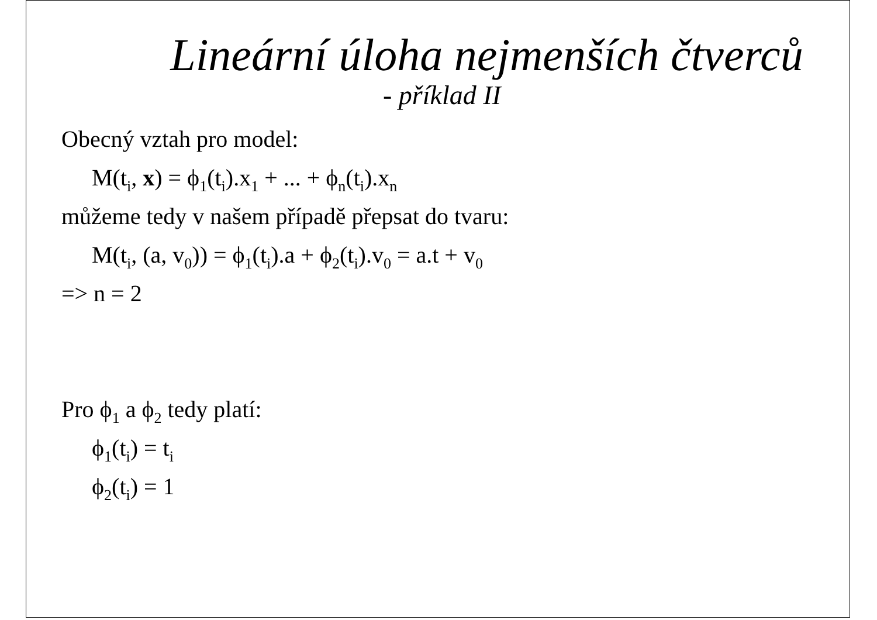Lineární úloha nejmenších čtverců
- příklad II
Obecný vztah pro model:
M(t<sub>i</sub>, x) = ϕ<sub>1</sub>(t<sub>i</sub>).x<sub>1</sub> + ... + ϕ<sub>n</sub>(t<sub>i</sub>).x<sub>n</sub>
můžeme tedy v našem případě přepsat do tvaru:
M(t<sub>i</sub>, (a, v<sub>0</sub>)) = ϕ<sub>1</sub>(t<sub>i</sub>).a + ϕ<sub>2</sub>(t<sub>i</sub>).v<sub>0</sub> = a.t + v<sub>0</sub>
=> n = 2
Pro ϕ<sub>1</sub> a ϕ<sub>2</sub> tedy platí:
ϕ<sub>1</sub>(t<sub>i</sub>) = t<sub>i</sub>
ϕ<sub>2</sub>(t<sub>i</sub>) = 1